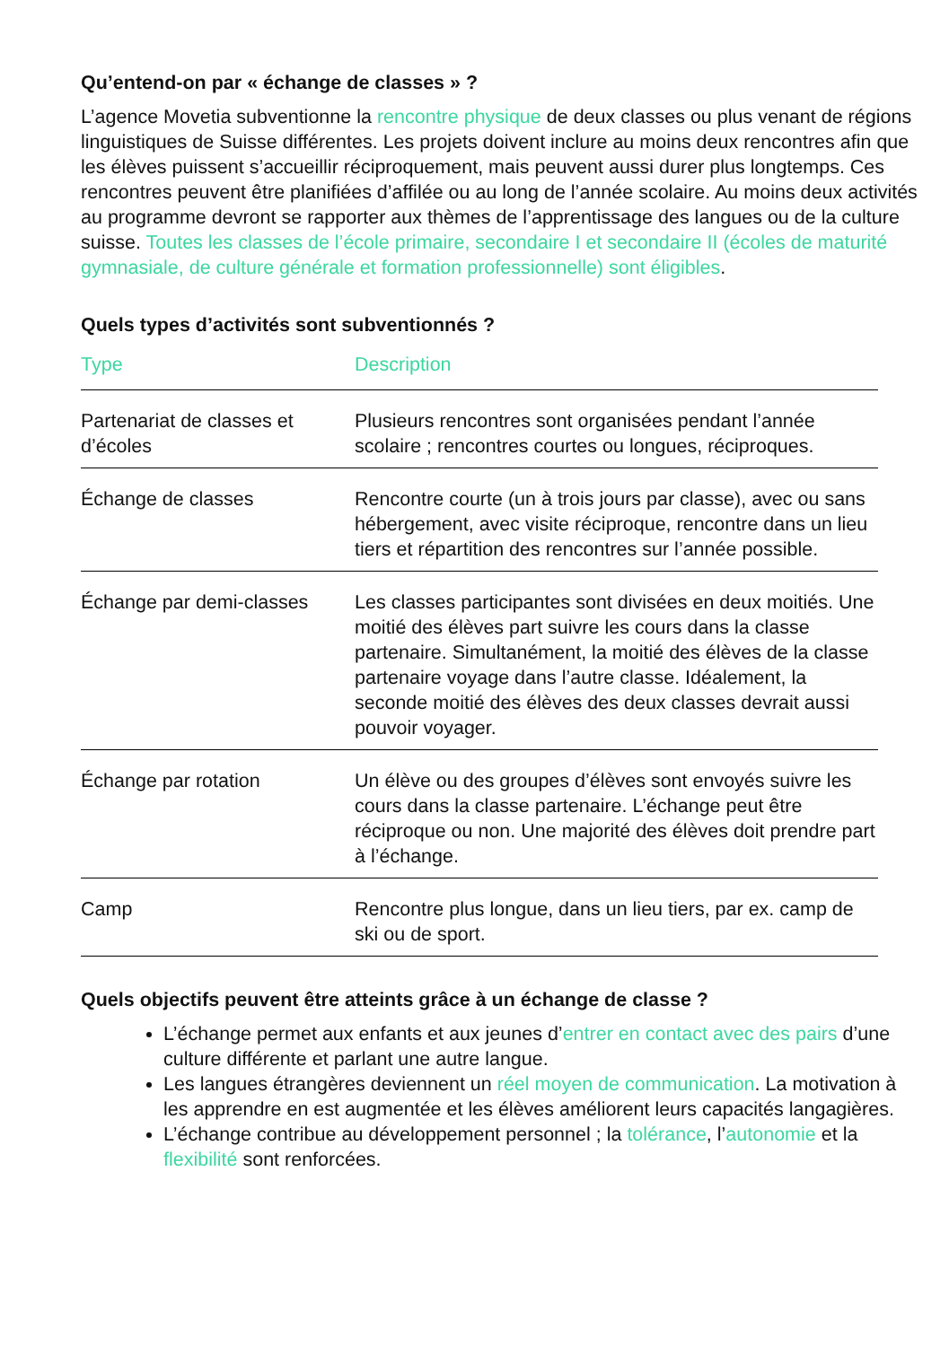Qu’entend-on par « échange de classes » ?
L’agence Movetia subventionne la rencontre physique de deux classes ou plus venant de régions linguistiques de Suisse différentes. Les projets doivent inclure au moins deux rencontres afin que les élèves puissent s’accueillir réciproquement, mais peuvent aussi durer plus longtemps. Ces rencontres peuvent être planifiées d’affilée ou au long de l’année scolaire. Au moins deux activités au programme devront se rapporter aux thèmes de l’apprentissage des langues ou de la culture suisse. Toutes les classes de l’école primaire, secondaire I et secondaire II (écoles de maturité gymnasiale, de culture générale et formation professionnelle) sont éligibles.
Quels types d’activités sont subventionnés ?
| Type | Description |
| --- | --- |
| Partenariat de classes et d’écoles | Plusieurs rencontres sont organisées pendant l’année scolaire ; rencontres courtes ou longues, réciproques. |
| Échange de classes | Rencontre courte (un à trois jours par classe), avec ou sans hébergement, avec visite réciproque, rencontre dans un lieu tiers et répartition des rencontres sur l’année possible. |
| Échange par demi-classes | Les classes participantes sont divisées en deux moitiés. Une moitié des élèves part suivre les cours dans la classe partenaire. Simultanément, la moitié des élèves de la classe partenaire voyage dans l’autre classe. Idéalement, la seconde moitié des élèves des deux classes devrait aussi pouvoir voyager. |
| Échange par rotation | Un élève ou des groupes d’élèves sont envoyés suivre les cours dans la classe partenaire. L’échange peut être réciproque ou non. Une majorité des élèves doit prendre part à l’échange. |
| Camp | Rencontre plus longue, dans un lieu tiers, par ex. camp de ski ou de sport. |
Quels objectifs peuvent être atteints grâce à un échange de classe ?
L’échange permet aux enfants et aux jeunes d’entrer en contact avec des pairs d’une culture différente et parlant une autre langue.
Les langues étrangères deviennent un réel moyen de communication. La motivation à les apprendre en est augmentée et les élèves améliorent leurs capacités langagières.
L’échange contribue au développement personnel ; la tolérance, l’autonomie et la flexibilité sont renforcées.